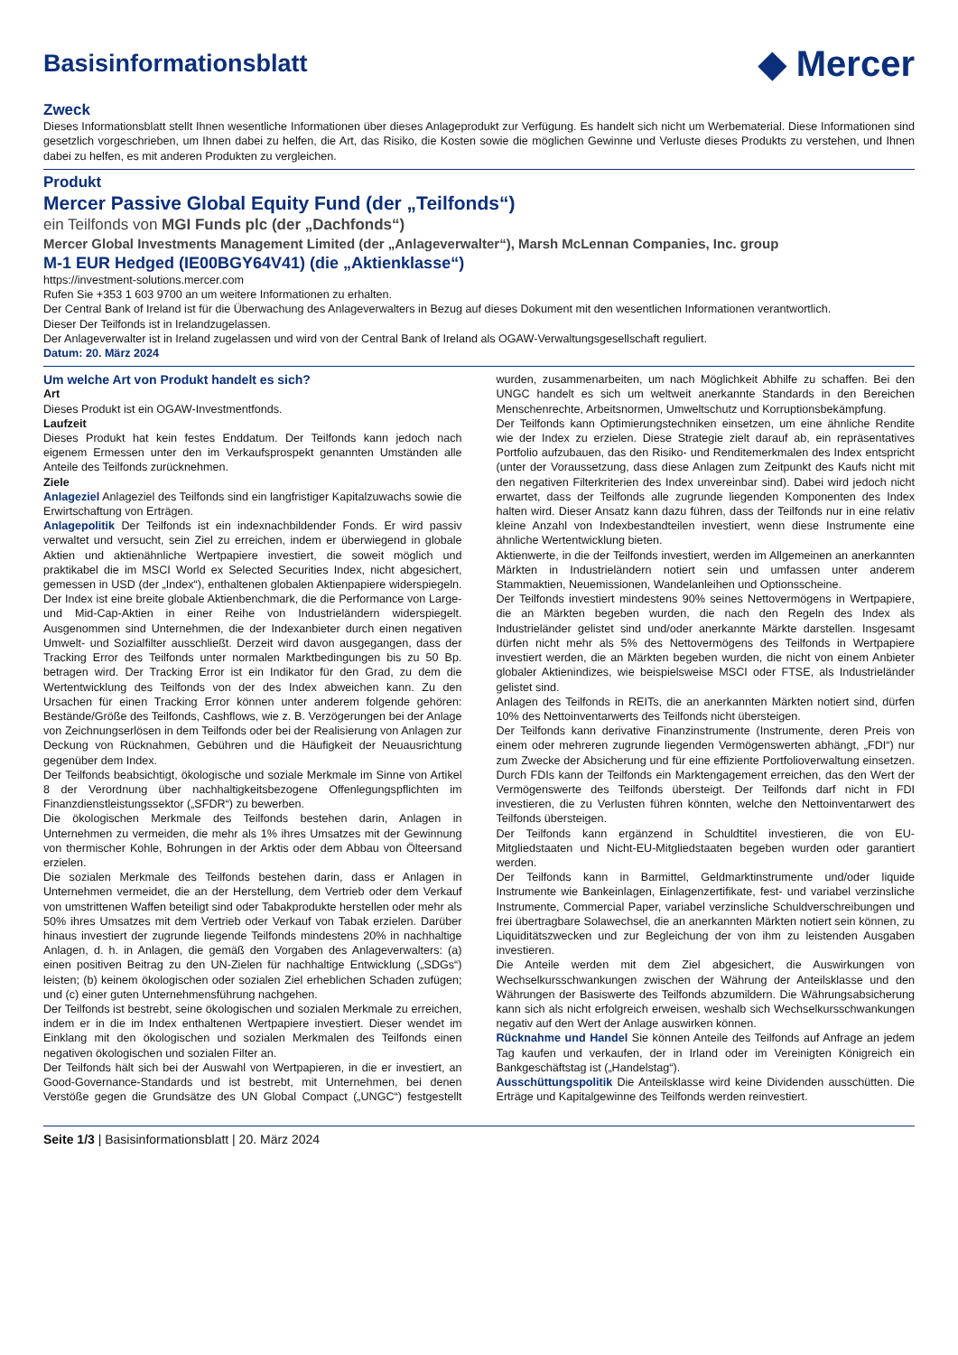Basisinformationsblatt
◆ Mercer
Zweck
Dieses Informationsblatt stellt Ihnen wesentliche Informationen über dieses Anlageprodukt zur Verfügung. Es handelt sich nicht um Werbematerial. Diese Informationen sind gesetzlich vorgeschrieben, um Ihnen dabei zu helfen, die Art, das Risiko, die Kosten sowie die möglichen Gewinne und Verluste dieses Produkts zu verstehen, und Ihnen dabei zu helfen, es mit anderen Produkten zu vergleichen.
Produkt
Mercer Passive Global Equity Fund (der „Teilfonds“)
ein Teilfonds von MGI Funds plc (der „Dachfonds“)
Mercer Global Investments Management Limited (der „Anlageverwalter“), Marsh McLennan Companies, Inc. group
M-1 EUR Hedged (IE00BGY64V41) (die „Aktienklasse“)
https://investment-solutions.mercer.com
Rufen Sie +353 1 603 9700 an um weitere Informationen zu erhalten.
Der Central Bank of Ireland ist für die Überwachung des Anlageverwalters in Bezug auf dieses Dokument mit den wesentlichen Informationen verantwortlich.
Dieser Der Teilfonds ist in Irelandzugelassen.
Der Anlageverwalter ist in Ireland zugelassen und wird von der Central Bank of Ireland als OGAW-Verwaltungsgesellschaft reguliert.
Datum: 20. März 2024
Um welche Art von Produkt handelt es sich?
Art
Dieses Produkt ist ein OGAW-Investmentfonds.
Laufzeit
Dieses Produkt hat kein festes Enddatum. Der Teilfonds kann jedoch nach eigenem Ermessen unter den im Verkaufsprospekt genannten Umständen alle Anteile des Teilfonds zurücknehmen.
Ziele
Anlageziel Anlageziel des Teilfonds sind ein langfristiger Kapitalzuwachs sowie die Erwirtschaftung von Erträgen.
Anlagepolitik Der Teilfonds ist ein indexnachbildender Fonds. Er wird passiv verwaltet und versucht, sein Ziel zu erreichen, indem er überwiegend in globale Aktien und aktienähnliche Wertpapiere investiert, die soweit möglich und praktikabel die im MSCI World ex Selected Securities Index, nicht abgesichert, gemessen in USD (der „Index“), enthaltenen globalen Aktienpapiere widerspiegeln. Der Index ist eine breite globale Aktienbenchmark, die die Performance von Large- und Mid-Cap-Aktien in einer Reihe von Industrieländern widerspiegelt. Ausgenommen sind Unternehmen, die der Indexanbieter durch einen negativen Umwelt- und Sozialfilter ausschließt. Derzeit wird davon ausgegangen, dass der Tracking Error des Teilfonds unter normalen Marktbedingungen bis zu 50 Bp. betragen wird. Der Tracking Error ist ein Indikator für den Grad, zu dem die Wertentwicklung des Teilfonds von der des Index abweichen kann. Zu den Ursachen für einen Tracking Error können unter anderem folgende gehören: Bestände/Größe des Teilfonds, Cashflows, wie z. B. Verzögerungen bei der Anlage von Zeichnungserlösen in dem Teilfonds oder bei der Realisierung von Anlagen zur Deckung von Rücknahmen, Gebühren und die Häufigkeit der Neuausrichtung gegenüber dem Index.
Der Teilfonds beabsichtigt, ökologische und soziale Merkmale im Sinne von Artikel 8 der Verordnung über nachhaltigkeitsbezogene Offenlegungspflichten im Finanzdienstleistungssektor („SFDR“) zu bewerben.
Die ökologischen Merkmale des Teilfonds bestehen darin, Anlagen in Unternehmen zu vermeiden, die mehr als 1% ihres Umsatzes mit der Gewinnung von thermischer Kohle, Bohrungen in der Arktis oder dem Abbau von Ölteersand erzielen.
Die sozialen Merkmale des Teilfonds bestehen darin, dass er Anlagen in Unternehmen vermeidet, die an der Herstellung, dem Vertrieb oder dem Verkauf von umstrittenen Waffen beteiligt sind oder Tabakprodukte herstellen oder mehr als 50% ihres Umsatzes mit dem Vertrieb oder Verkauf von Tabak erzielen. Darüber hinaus investiert der zugrunde liegende Teilfonds mindestens 20% in nachhaltige Anlagen, d. h. in Anlagen, die gemäß den Vorgaben des Anlageverwalters: (a) einen positiven Beitrag zu den UN-Zielen für nachhaltige Entwicklung („SDGs“) leisten; (b) keinem ökologischen oder sozialen Ziel erheblichen Schaden zufügen; und (c) einer guten Unternehmensführung nachgehen.
Der Teilfonds ist bestrebt, seine ökologischen und sozialen Merkmale zu erreichen, indem er in die im Index enthaltenen Wertpapiere investiert. Dieser wendet im Einklang mit den ökologischen und sozialen Merkmalen des Teilfonds einen negativen ökologischen und sozialen Filter an.
Der Teilfonds hält sich bei der Auswahl von Wertpapieren, in die er investiert, an Good-Governance-Standards und ist bestrebt, mit Unternehmen, bei denen Verstöße gegen die Grundsätze des UN Global Compact („UNGC“) festgestellt wurden, zusammenarbeiten, um nach Möglichkeit Abhilfe zu schaffen. Bei den UNGC handelt es sich um weltweit anerkannte Standards in den Bereichen Menschenrechte, Arbeitsnormen, Umweltschutz und Korruptionsbekämpfung.
Der Teilfonds kann Optimierungstechniken einsetzen, um eine ähnliche Rendite wie der Index zu erzielen. Diese Strategie zielt darauf ab, ein repräsentatives Portfolio aufzubauen, das den Risiko- und Renditemerkmalen des Index entspricht (unter der Voraussetzung, dass diese Anlagen zum Zeitpunkt des Kaufs nicht mit den negativen Filterkriterien des Index unvereinbar sind). Dabei wird jedoch nicht erwartet, dass der Teilfonds alle zugrunde liegenden Komponenten des Index halten wird. Dieser Ansatz kann dazu führen, dass der Teilfonds nur in eine relativ kleine Anzahl von Indexbestandteilen investiert, wenn diese Instrumente eine ähnliche Wertentwicklung bieten.
Aktienwerte, in die der Teilfonds investiert, werden im Allgemeinen an anerkannten Märkten in Industrieländern notiert sein und umfassen unter anderem Stammaktien, Neuemissionen, Wandelanleihen und Optionsscheine.
Der Teilfonds investiert mindestens 90% seines Nettovermögens in Wertpapiere, die an Märkten begeben wurden, die nach den Regeln des Index als Industrieländer gelistet sind und/oder anerkannte Märkte darstellen. Insgesamt dürfen nicht mehr als 5% des Nettovermögens des Teilfonds in Wertpapiere investiert werden, die an Märkten begeben wurden, die nicht von einem Anbieter globaler Aktienindizes, wie beispielsweise MSCI oder FTSE, als Industrieländer gelistet sind.
Anlagen des Teilfonds in REITs, die an anerkannten Märkten notiert sind, dürfen 10% des Nettoinventarwerts des Teilfonds nicht übersteigen.
Der Teilfonds kann derivative Finanzinstrumente (Instrumente, deren Preis von einem oder mehreren zugrunde liegenden Vermögenswerten abhängt, „FDI“) nur zum Zwecke der Absicherung und für eine effiziente Portfolioverwaltung einsetzen. Durch FDIs kann der Teilfonds ein Marktengagement erreichen, das den Wert der Vermögenswerte des Teilfonds übersteigt. Der Teilfonds darf nicht in FDI investieren, die zu Verlusten führen könnten, welche den Nettoinventarwert des Teilfonds übersteigen.
Der Teilfonds kann ergänzend in Schuldtitel investieren, die von EU-Mitgliedstaaten und Nicht-EU-Mitgliedstaaten begeben wurden oder garantiert werden.
Der Teilfonds kann in Barmittel, Geldmarktinstrumente und/oder liquide Instrumente wie Bankeinlagen, Einlagenzertifikate, fest- und variabel verzinsliche Instrumente, Commercial Paper, variabel verzinsliche Schuldverschreibungen und frei übertragbare Solawechsel, die an anerkannten Märkten notiert sein können, zu Liquiditätszwecken und zur Begleichung der von ihm zu leistenden Ausgaben investieren.
Die Anteile werden mit dem Ziel abgesichert, die Auswirkungen von Wechselkursschwankungen zwischen der Währung der Anteilsklasse und den Währungen der Basiswerte des Teilfonds abzumildern. Die Währungsabsicherung kann sich als nicht erfolgreich erweisen, weshalb sich Wechselkursschwankungen negativ auf den Wert der Anlage auswirken können.
Rücknahme und Handel Sie können Anteile des Teilfonds auf Anfrage an jedem Tag kaufen und verkaufen, der in Irland oder im Vereinigten Königreich ein Bankgeschäftstag ist („Handelstag“).
Ausschüttungspolitik Die Anteilsklasse wird keine Dividenden ausschütten. Die Erträge und Kapitalgewinne des Teilfonds werden reinvestiert.
Seite 1/3 | Basisinformationsblatt | 20. März 2024